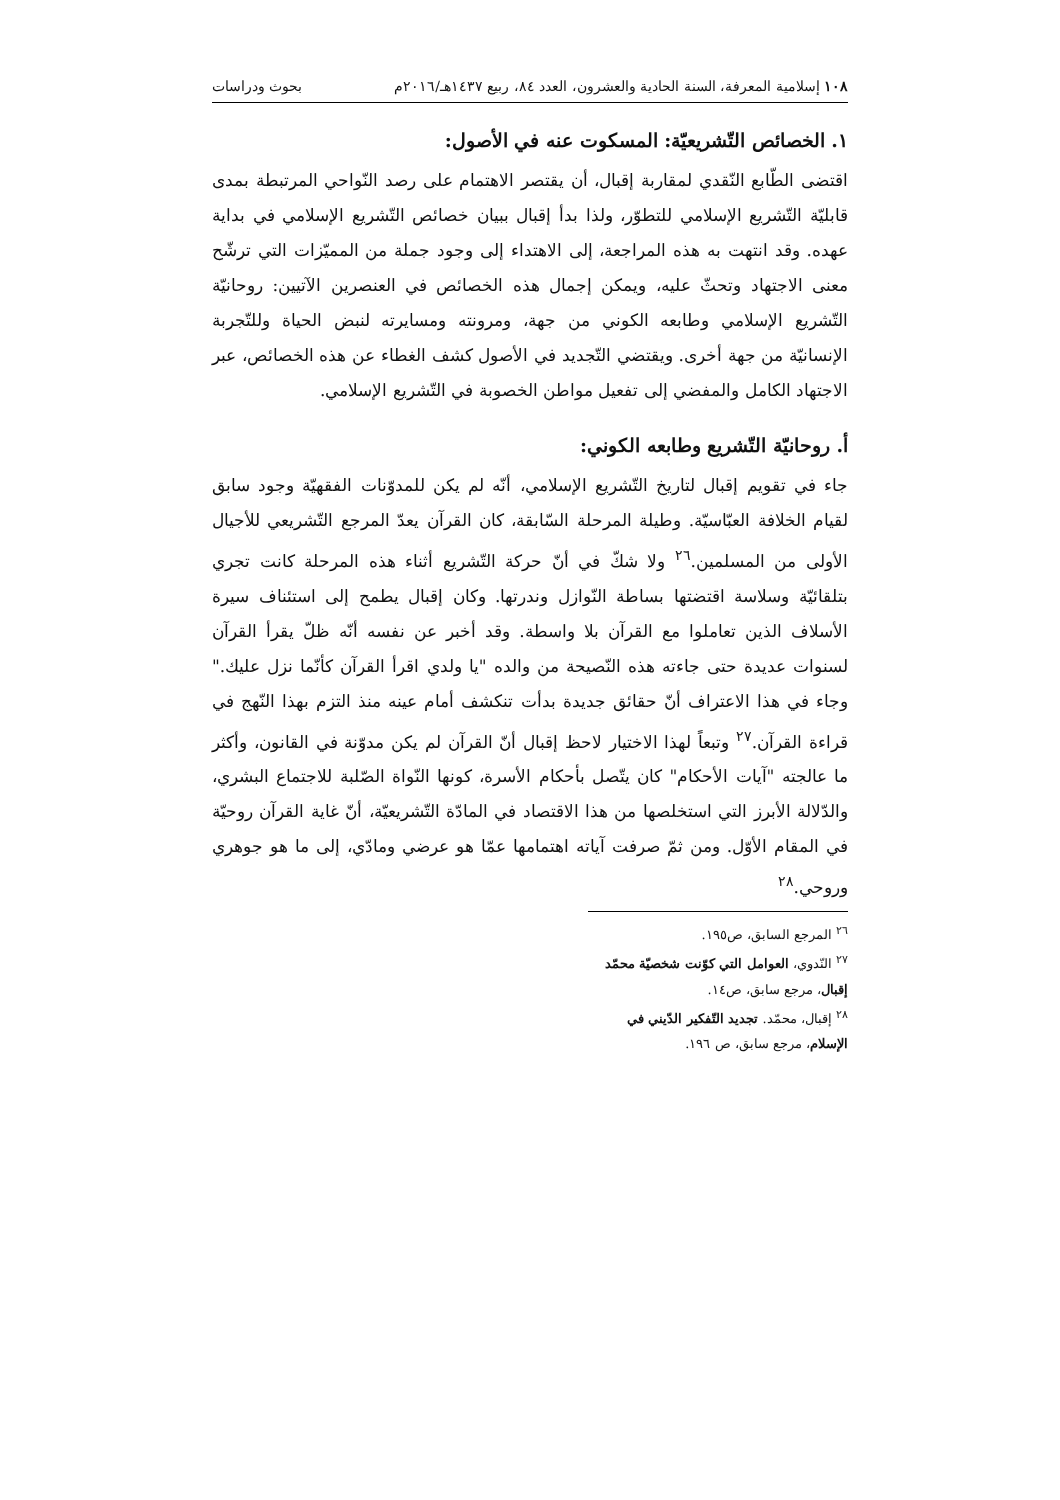١٠٨ إسلامية المعرفة، السنة الحادية والعشرون، العدد ٨٤، ربيع ١٤٣٧هـ/٢٠١٦م بحوث ودراسات
١. الخصائص التّشريعيّة: المسكوت عنه في الأصول:
اقتضى الطّابع النّقدي لمقاربة إقبال، أن يقتصر الاهتمام على رصد النّواحي المرتبطة بمدى قابليّة التّشريع الإسلامي للتطوّر، ولذا بدأ إقبال ببيان خصائص التّشريع الإسلامي في بداية عهده. وقد انتهت به هذه المراجعة، إلى الاهتداء إلى وجود جملة من المميّزات التي ترشّح معنى الاجتهاد وتحثّ عليه، ويمكن إجمال هذه الخصائص في العنصرين الآتيين: روحانيّة التّشريع الإسلامي وطابعه الكوني من جهة، ومرونته ومسايرته لنبض الحياة وللتّجربة الإنسانيّة من جهة أخرى. ويقتضي التّجديد في الأصول كشف الغطاء عن هذه الخصائص، عبر الاجتهاد الكامل والمفضي إلى تفعيل مواطن الخصوبة في التّشريع الإسلامي.
أ. روحانيّة التّشريع وطابعه الكوني:
جاء في تقويم إقبال لتاريخ التّشريع الإسلامي، أنّه لم يكن للمدوّنات الفقهيّة وجود سابق لقيام الخلافة العبّاسيّة. وطيلة المرحلة السّابقة، كان القرآن يعدّ المرجع التّشريعي للأجيال الأولى من المسلمين.<sup>٢٦</sup> ولا شكّ في أنّ حركة التّشريع أثناء هذه المرحلة كانت تجري بتلقائيّة وسلاسة اقتضتها بساطة النّوازل وندرتها. وكان إقبال يطمح إلى استئناف سيرة الأسلاف الذين تعاملوا مع القرآن بلا واسطة. وقد أخبر عن نفسه أنّه ظلّ يقرأ القرآن لسنوات عديدة حتى جاءته هذه النّصيحة من والده "يا ولدي اقرأ القرآن كأنّما نزل عليك." وجاء في هذا الاعتراف أنّ حقائق جديدة بدأت تنكشف أمام عينه منذ التزم بهذا النّهج في قراءة القرآن.<sup>٢٧</sup> وتبعاً لهذا الاختيار لاحظ إقبال أنّ القرآن لم يكن مدوّنة في القانون، وأكثر ما عالجته "آيات الأحكام" كان يتّصل بأحكام الأسرة، كونها النّواة الصّلبة للاجتماع البشري، والدّلالة الأبرز التي استخلصها من هذا الاقتصاد في المادّة التّشريعيّة، أنّ غاية القرآن روحيّة في المقام الأوّل. ومن ثمّ صرفت آياته اهتمامها عمّا هو عرضي ومادّي، إلى ما هو جوهري وروحي.<sup>٢٨</sup>
<sup>٢٦</sup> المرجع السابق، ص١٩٥.
<sup>٢٧</sup> النّدوي، العوامل التي كوّنت شخصيّة محمّد إقبال، مرجع سابق، ص١٤.
<sup>٢٨</sup> إقبال، محمّد. تجديد التّفكير الدّيني في الإسلام، مرجع سابق، ص ١٩٦.